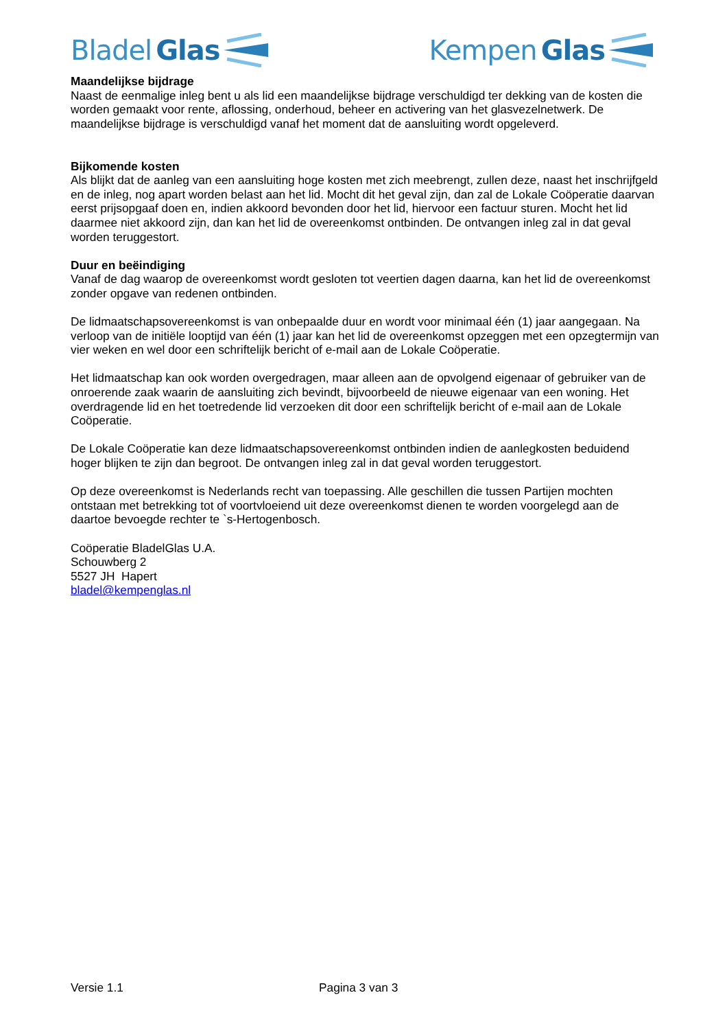Bladel Glas Kempen Glas
Maandelijkse bijdrage
Naast de eenmalige inleg bent u als lid een maandelijkse bijdrage verschuldigd ter dekking van de kosten die worden gemaakt voor rente, aflossing, onderhoud, beheer en activering van het glasvezelnetwerk. De maandelijkse bijdrage is verschuldigd vanaf het moment dat de aansluiting wordt opgeleverd.
Bijkomende kosten
Als blijkt dat de aanleg van een aansluiting hoge kosten met zich meebrengt, zullen deze, naast het inschrijfgeld en de inleg, nog apart worden belast aan het lid. Mocht dit het geval zijn, dan zal de Lokale Coöperatie daarvan eerst prijsopgaaf doen en, indien akkoord bevonden door het lid, hiervoor een factuur sturen. Mocht het lid daarmee niet akkoord zijn, dan kan het lid de overeenkomst ontbinden. De ontvangen inleg zal in dat geval worden teruggestort.
Duur en beëindiging
Vanaf de dag waarop de overeenkomst wordt gesloten tot veertien dagen daarna, kan het lid de overeenkomst zonder opgave van redenen ontbinden.
De lidmaatschapsovereenkomst is van onbepaalde duur en wordt voor minimaal één (1) jaar aangegaan. Na verloop van de initiële looptijd van één (1) jaar kan het lid de overeenkomst opzeggen met een opzegtermijn van vier weken en wel door een schriftelijk bericht of e-mail aan de Lokale Coöperatie.
Het lidmaatschap kan ook worden overgedragen, maar alleen aan de opvolgend eigenaar of gebruiker van de onroerende zaak waarin de aansluiting zich bevindt, bijvoorbeeld de nieuwe eigenaar van een woning. Het overdragende lid en het toetredende lid verzoeken dit door een schriftelijk bericht of e-mail aan de Lokale Coöperatie.
De Lokale Coöperatie kan deze lidmaatschapsovereenkomst ontbinden indien de aanlegkosten beduidend hoger blijken te zijn dan begroot. De ontvangen inleg zal in dat geval worden teruggestort.
Op deze overeenkomst is Nederlands recht van toepassing. Alle geschillen die tussen Partijen mochten ontstaan met betrekking tot of voortvloeiend uit deze overeenkomst dienen te worden voorgelegd aan de daartoe bevoegde rechter te `s-Hertogenbosch.
Coöperatie BladelGlas U.A.
Schouwberg 2
5527 JH Hapert
bladel@kempenglas.nl
Versie 1.1 Pagina 3 van 3